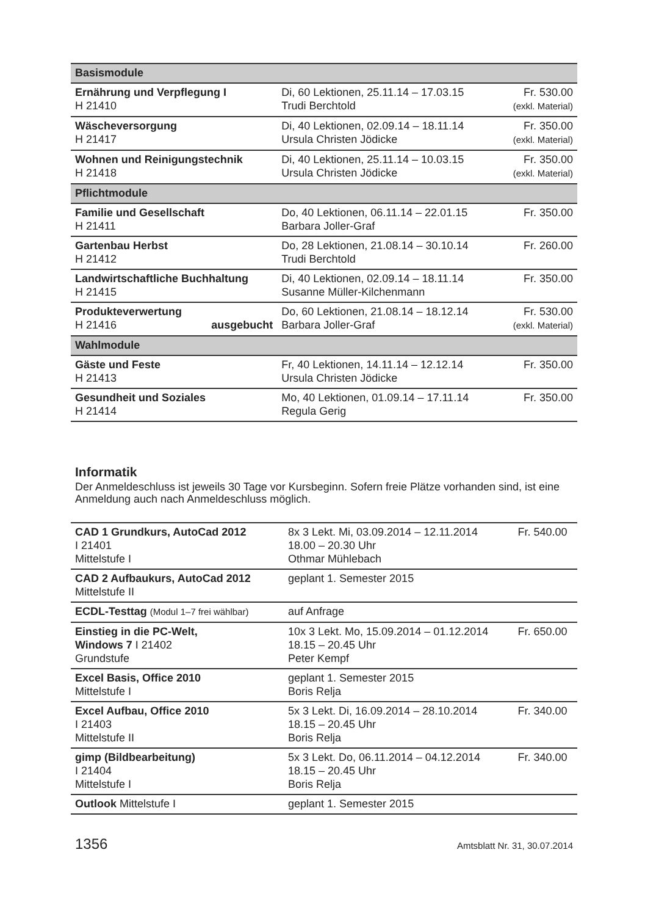| Basismodule | | |
| Ernährung und Verpflegung I H 21410 | Di, 60 Lektionen, 25.11.14 – 17.03.15 Trudi Berchtold | Fr. 530.00 (exkl. Material) |
| Wäscheversorgung H 21417 | Di, 40 Lektionen, 02.09.14 – 18.11.14 Ursula Christen Jödicke | Fr. 350.00 (exkl. Material) |
| Wohnen und Reinigungstechnik H 21418 | Di, 40 Lektionen, 25.11.14 – 10.03.15 Ursula Christen Jödicke | Fr. 350.00 (exkl. Material) |
| Pflichtmodule | | |
| Familie und Gesellschaft H 21411 | Do, 40 Lektionen, 06.11.14 – 22.01.15 Barbara Joller-Graf | Fr. 350.00 |
| Gartenbau Herbst H 21412 | Do, 28 Lektionen, 21.08.14 – 30.10.14 Trudi Berchtold | Fr. 260.00 |
| Landwirtschaftliche Buchhaltung H 21415 | Di, 40 Lektionen, 02.09.14 – 18.11.14 Susanne Müller-Kilchenmann | Fr. 350.00 |
| Produkteverwertung H 21416 ausgebucht | Do, 60 Lektionen, 21.08.14 – 18.12.14 Barbara Joller-Graf | Fr. 530.00 (exkl. Material) |
| Wahlmodule | | |
| Gäste und Feste H 21413 | Fr, 40 Lektionen, 14.11.14 – 12.12.14 Ursula Christen Jödicke | Fr. 350.00 |
| Gesundheit und Soziales H 21414 | Mo, 40 Lektionen, 01.09.14 – 17.11.14 Regula Gerig | Fr. 350.00 |
Informatik
Der Anmeldeschluss ist jeweils 30 Tage vor Kursbeginn. Sofern freie Plätze vorhanden sind, ist eine Anmeldung auch nach Anmeldeschluss möglich.
| CAD 1 Grundkurs, AutoCad 2012 I 21401 Mittelstufe I | 8x 3 Lekt. Mi, 03.09.2014 – 12.11.2014 18.00 – 20.30 Uhr Othmar Mühlebach | Fr. 540.00 |
| CAD 2 Aufbaukurs, AutoCad 2012 Mittelstufe II | geplant 1. Semester 2015 | |
| ECDL-Testtag (Modul 1–7 frei wählbar) | auf Anfrage | |
| Einstieg in die PC-Welt, Windows 7 I 21402 Grundstufe | 10x 3 Lekt. Mo, 15.09.2014 – 01.12.2014 18.15 – 20.45 Uhr Peter Kempf | Fr. 650.00 |
| Excel Basis, Office 2010 Mittelstufe I | geplant 1. Semester 2015 Boris Relja | |
| Excel Aufbau, Office 2010 I 21403 Mittelstufe II | 5x 3 Lekt. Di, 16.09.2014 – 28.10.2014 18.15 – 20.45 Uhr Boris Relja | Fr. 340.00 |
| gimp (Bildbearbeitung) I 21404 Mittelstufe I | 5x 3 Lekt. Do, 06.11.2014 – 04.12.2014 18.15 – 20.45 Uhr Boris Relja | Fr. 340.00 |
| Outlook Mittelstufe I | geplant 1. Semester 2015 | |
1356 Amtsblatt Nr. 31, 30.07.2014